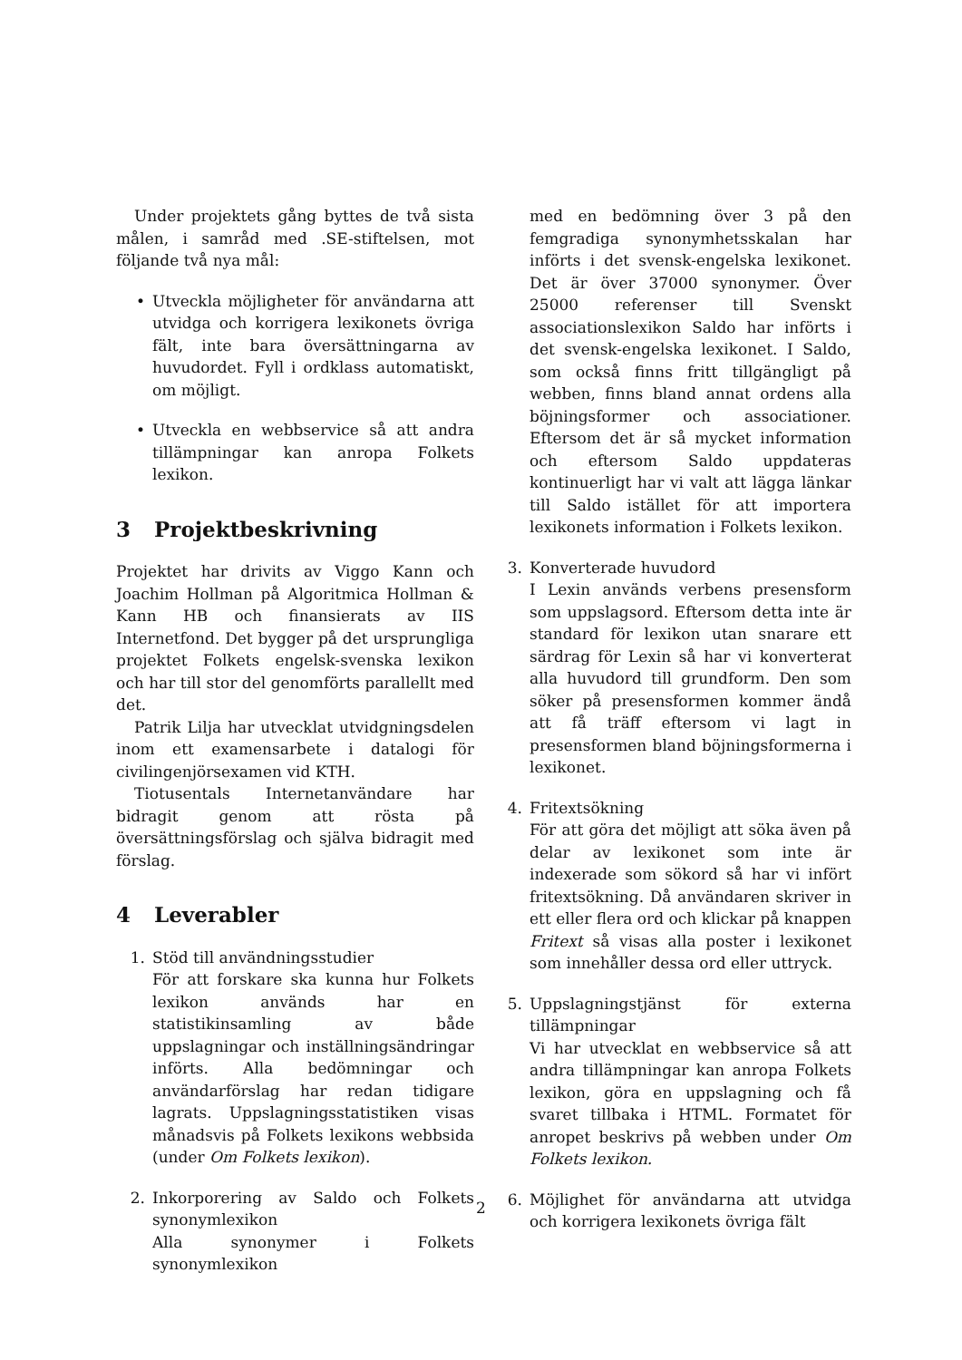Under projektets gång byttes de två sista målen, i samråd med .SE-stiftelsen, mot följande två nya mål:
• Utveckla möjligheter för användarna att utvidga och korrigera lexikonets övriga fält, inte bara översättningarna av huvudordet. Fyll i ordklass automatiskt, om möjligt.
• Utveckla en webbservice så att andra tillämpningar kan anropa Folkets lexikon.
3 Projektbeskrivning
Projektet har drivits av Viggo Kann och Joachim Hollman på Algoritmica Hollman & Kann HB och finansierats av IIS Internetfond. Det bygger på det ursprungliga projektet Folkets engelsk-svenska lexikon och har till stor del genomförts parallellt med det.
Patrik Lilja har utvecklat utvidgningsdelen inom ett examensarbete i datalogi för civilingenjörsexamen vid KTH.
Tiotusentals Internetanvändare har bidragit genom att rösta på översättningsförslag och själva bidragit med förslag.
4 Leverabler
1. Stöd till användningsstudier
För att forskare ska kunna hur Folkets lexikon används har en statistikinsamling av både uppslagningar och inställningsändringar införts. Alla bedömningar och användarförslag har redan tidigare lagrats. Uppslagningsstatistiken visas månadsvis på Folkets lexikons webbsida (under Om Folkets lexikon).
2. Inkorporering av Saldo och Folkets synonymlexikon
Alla synonymer i Folkets synonymlexikon
med en bedömning över 3 på den femgradiga synonymhetsskalan har införts i det svensk-engelska lexikonet. Det är över 37000 synonymer. Över 25000 referenser till Svenskt associationslexikon Saldo har införts i det svensk-engelska lexikonet. I Saldo, som också finns fritt tillgängligt på webben, finns bland annat ordens alla böjningsformer och associationer. Eftersom det är så mycket information och eftersom Saldo uppdateras kontinuerligt har vi valt att lägga länkar till Saldo istället för att importera lexikonets information i Folkets lexikon.
3. Konverterade huvudord
I Lexin används verbens presensform som uppslagsord. Eftersom detta inte är standard för lexikon utan snarare ett särdrag för Lexin så har vi konverterat alla huvudord till grundform. Den som söker på presensformen kommer ändå att få träff eftersom vi lagt in presensformen bland böjningsformerna i lexikonet.
4. Fritextsökning
För att göra det möjligt att söka även på delar av lexikonet som inte är indexerade som sökord så har vi infört fritextsökning. Då användaren skriver in ett eller flera ord och klickar på knappen Fritext så visas alla poster i lexikonet som innehåller dessa ord eller uttryck.
5. Uppslagningstjänst för externa tillämpningar
Vi har utvecklat en webbservice så att andra tillämpningar kan anropa Folkets lexikon, göra en uppslagning och få svaret tillbaka i HTML. Formatet för anropet beskrivs på webben under Om Folkets lexikon.
6. Möjlighet för användarna att utvidga och korrigera lexikonets övriga fält
2